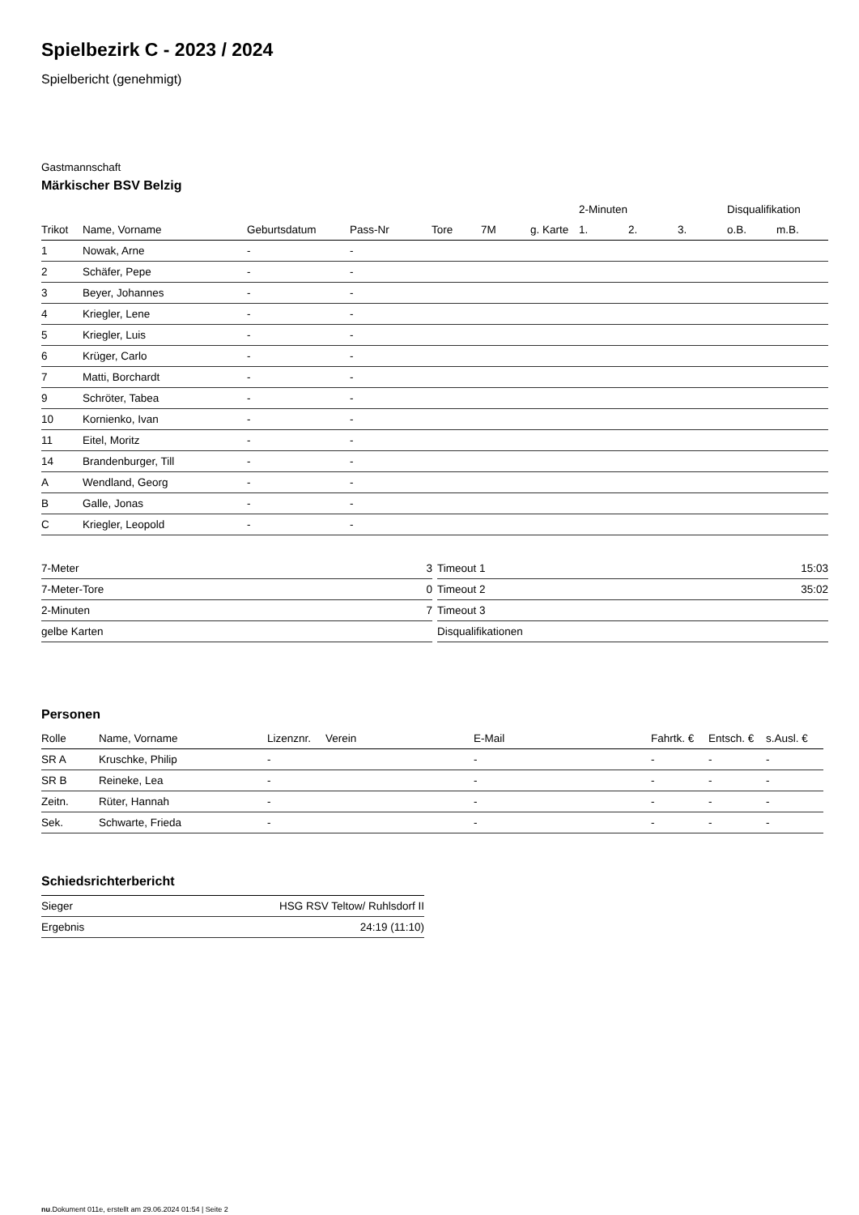Spielbezirk C - 2023 / 2024
Spielbericht (genehmigt)
Gastmannschaft
Märkischer BSV Belzig
| | | | | | | | 2-Minuten | | | Disqualifikation | |
| --- | --- | --- | --- | --- | --- | --- | --- | --- | --- | --- | --- |
| Trikot | Name, Vorname | Geburtsdatum | Pass-Nr | Tore | 7M | g. Karte | 1. | 2. | 3. | o.B. | m.B. |
| 1 | Nowak, Arne | - | - | | | | | | | | |
| 2 | Schäfer, Pepe | - | - | | | | | | | | |
| 3 | Beyer, Johannes | - | - | | | | | | | | |
| 4 | Kriegler, Lene | - | - | | | | | | | | |
| 5 | Kriegler, Luis | - | - | | | | | | | | |
| 6 | Krüger, Carlo | - | - | | | | | | | | |
| 7 | Matti, Borchardt | - | - | | | | | | | | |
| 9 | Schröter, Tabea | - | - | | | | | | | | |
| 10 | Kornienko, Ivan | - | - | | | | | | | | |
| 11 | Eitel, Moritz | - | - | | | | | | | | |
| 14 | Brandenburger, Till | - | - | | | | | | | | |
| A | Wendland, Georg | - | - | | | | | | | | |
| B | Galle, Jonas | - | - | | | | | | | | |
| C | Kriegler, Leopold | - | - | | | | | | | | |
| 7-Meter | 3 |
| 7-Meter-Tore | 0 |
| 2-Minuten | 7 |
| gelbe Karten | |
| Timeout 1 | 15:03 |
| Timeout 2 | 35:02 |
| Timeout 3 | |
| Disqualifikationen | |
Personen
| Rolle | Name, Vorname | Lizenznr. | Verein | E-Mail | Fahrtk. € | Entsch. € | s.Ausl. € |
| --- | --- | --- | --- | --- | --- | --- | --- |
| SR A | Kruschke, Philip | - | | - | - | - | - |
| SR B | Reineke, Lea | - | | - | - | - | - |
| Zeitn. | Rüter, Hannah | - | | - | - | - | - |
| Sek. | Schwarte, Frieda | - | | - | - | - | - |
Schiedsrichterbericht
| Sieger | HSG RSV Teltow/ Ruhlsdorf II |
| Ergebnis | 24:19 (11:10) |
nu.Dokument 011e, erstellt am 29.06.2024 01:54 | Seite 2